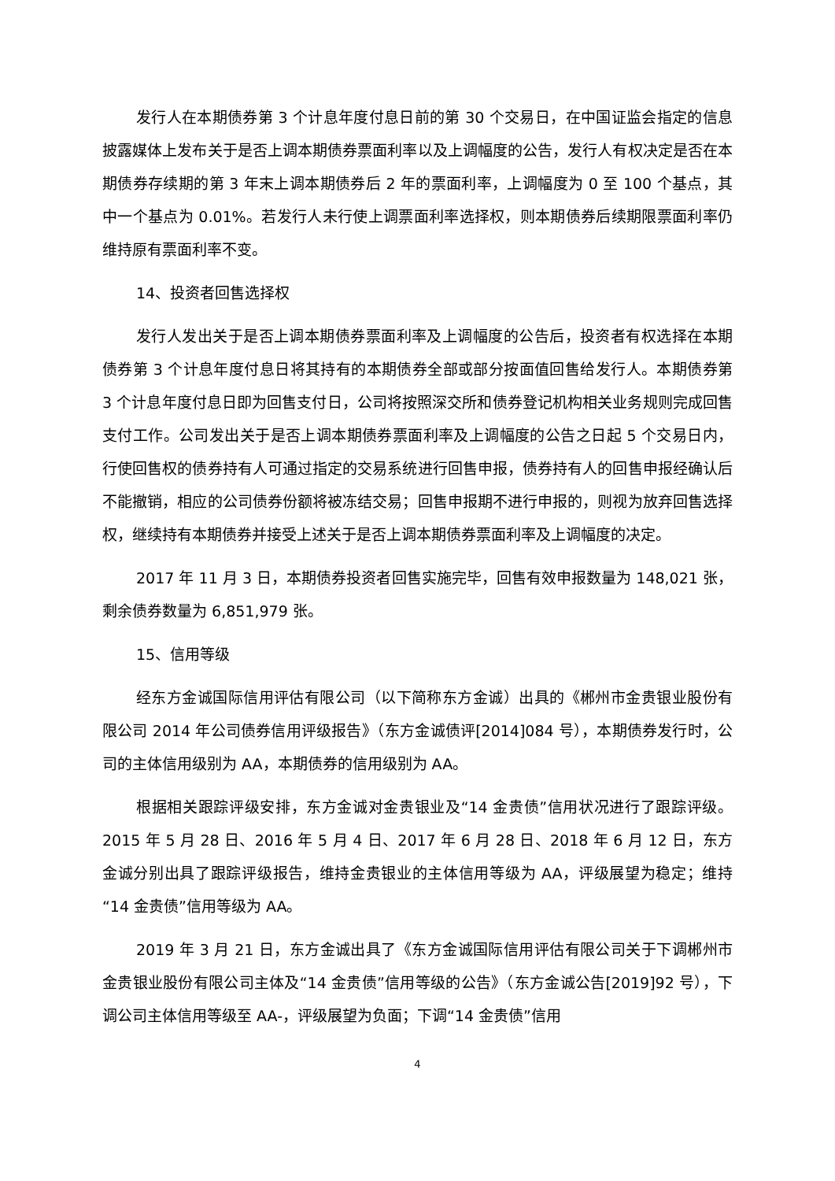发行人在本期债券第 3 个计息年度付息日前的第 30 个交易日，在中国证监会指定的信息披露媒体上发布关于是否上调本期债券票面利率以及上调幅度的公告，发行人有权决定是否在本期债券存续期的第 3 年末上调本期债券后 2 年的票面利率，上调幅度为 0 至 100 个基点，其中一个基点为 0.01%。若发行人未行使上调票面利率选择权，则本期债券后续期限票面利率仍维持原有票面利率不变。
14、投资者回售选择权
发行人发出关于是否上调本期债券票面利率及上调幅度的公告后，投资者有权选择在本期债券第 3 个计息年度付息日将其持有的本期债券全部或部分按面值回售给发行人。本期债券第 3 个计息年度付息日即为回售支付日，公司将按照深交所和债券登记机构相关业务规则完成回售支付工作。公司发出关于是否上调本期债券票面利率及上调幅度的公告之日起 5 个交易日内，行使回售权的债券持有人可通过指定的交易系统进行回售申报，债券持有人的回售申报经确认后不能撤销，相应的公司债券份额将被冻结交易；回售申报期不进行申报的，则视为放弃回售选择权，继续持有本期债券并接受上述关于是否上调本期债券票面利率及上调幅度的决定。
2017 年 11 月 3 日，本期债券投资者回售实施完毕，回售有效申报数量为 148,021 张，剩余债券数量为 6,851,979 张。
15、信用等级
经东方金诚国际信用评估有限公司（以下简称东方金诚）出具的《郴州市金贵银业股份有限公司 2014 年公司债券信用评级报告》（东方金诚债评[2014]084 号），本期债券发行时，公司的主体信用级别为 AA，本期债券的信用级别为 AA。
根据相关跟踪评级安排，东方金诚对金贵银业及“14 金贵债”信用状况进行了跟踪评级。2015 年 5 月 28 日、2016 年 5 月 4 日、2017 年 6 月 28 日、2018 年 6 月 12 日，东方金诚分别出具了跟踪评级报告，维持金贵银业的主体信用等级为 AA，评级展望为稳定；维持“14 金贵债”信用等级为 AA。
2019 年 3 月 21 日，东方金诚出具了《东方金诚国际信用评估有限公司关于下调郴州市金贵银业股份有限公司主体及“14 金贵债”信用等级的公告》（东方金诚公告[2019]92 号），下调公司主体信用等级至 AA-，评级展望为负面；下调“14 金贵债”信用
4